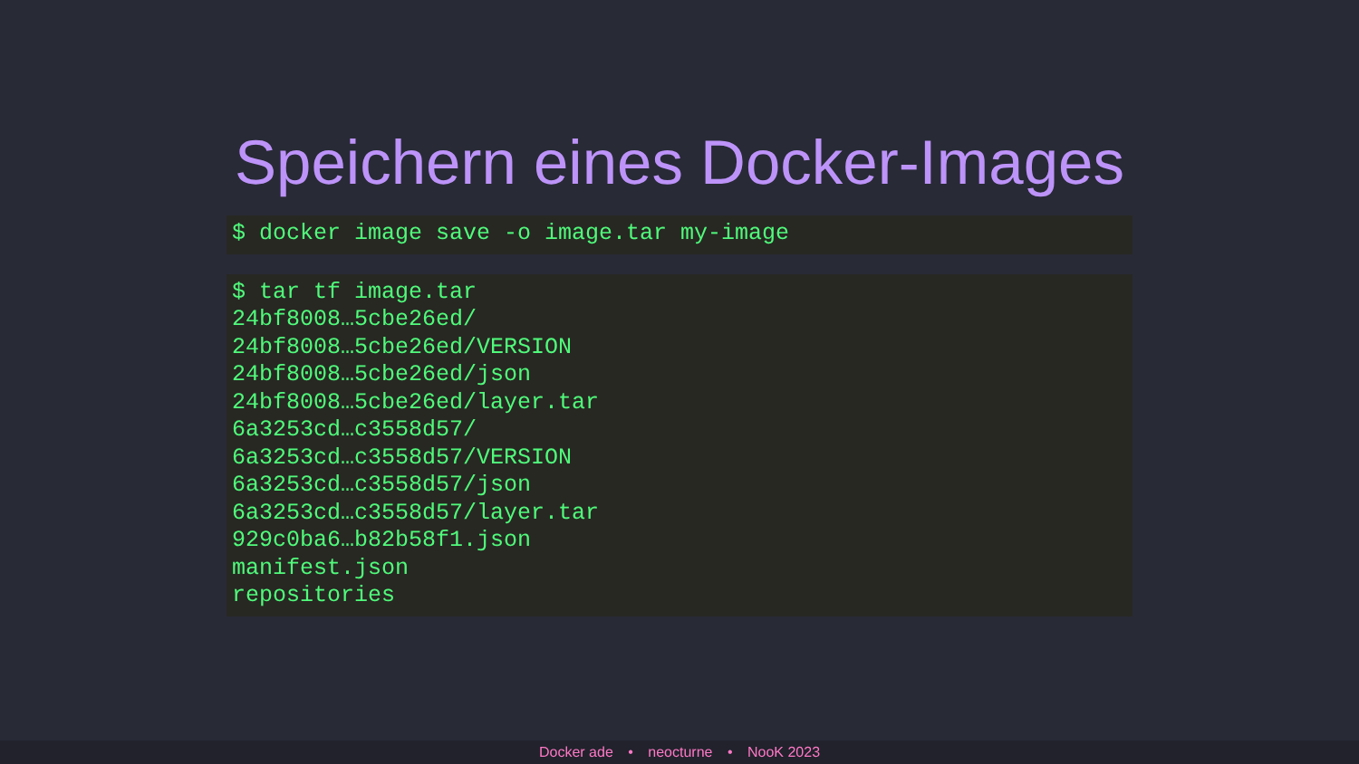Speichern eines Docker-Images
$ docker image save -o image.tar my-image
$ tar tf image.tar
24bf8008…5cbe26ed/
24bf8008…5cbe26ed/VERSION
24bf8008…5cbe26ed/json
24bf8008…5cbe26ed/layer.tar
6a3253cd…c3558d57/
6a3253cd…c3558d57/VERSION
6a3253cd…c3558d57/json
6a3253cd…c3558d57/layer.tar
929c0ba6…b82b58f1.json
manifest.json
repositories
Docker ade • neocturne • NooK 2023